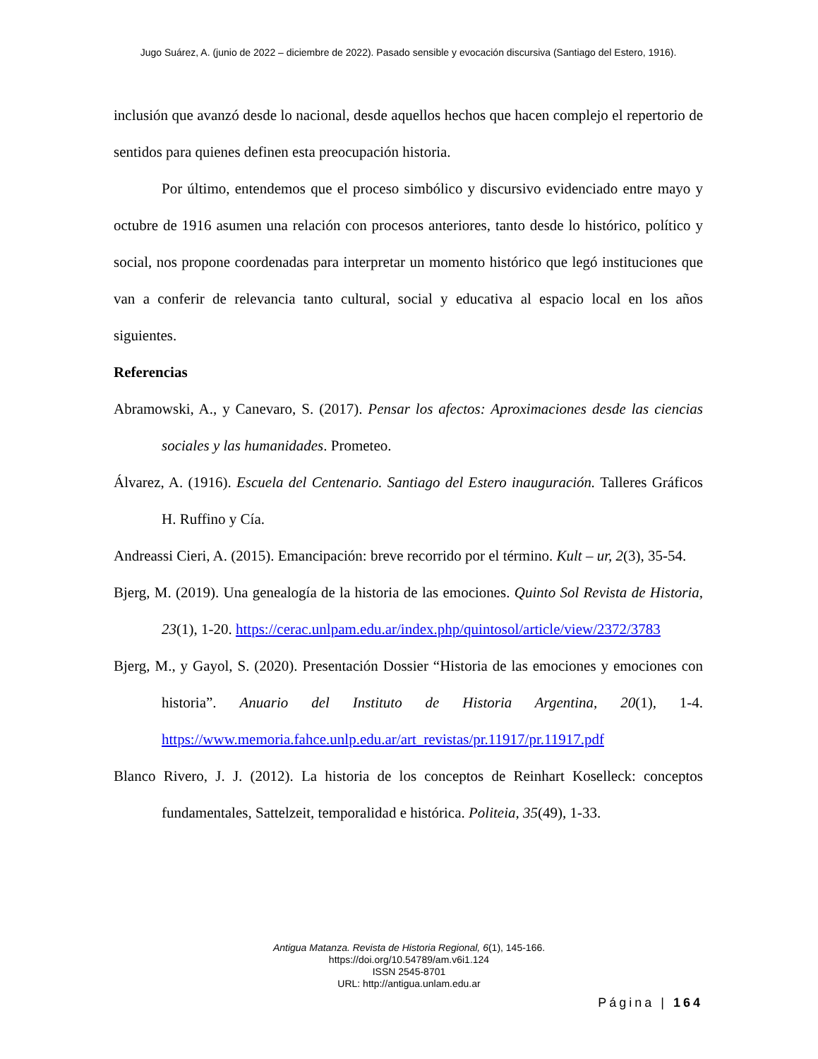Jugo Suárez, A. (junio de 2022 – diciembre de 2022). Pasado sensible y evocación discursiva (Santiago del Estero, 1916).
inclusión que avanzó desde lo nacional, desde aquellos hechos que hacen complejo el repertorio de sentidos para quienes definen esta preocupación historia.
Por último, entendemos que el proceso simbólico y discursivo evidenciado entre mayo y octubre de 1916 asumen una relación con procesos anteriores, tanto desde lo histórico, político y social, nos propone coordenadas para interpretar un momento histórico que legó instituciones que van a conferir de relevancia tanto cultural, social y educativa al espacio local en los años siguientes.
Referencias
Abramowski, A., y Canevaro, S. (2017). Pensar los afectos: Aproximaciones desde las ciencias sociales y las humanidades. Prometeo.
Álvarez, A. (1916). Escuela del Centenario. Santiago del Estero inauguración. Talleres Gráficos H. Ruffino y Cía.
Andreassi Cieri, A. (2015). Emancipación: breve recorrido por el término. Kult – ur, 2(3), 35-54.
Bjerg, M. (2019). Una genealogía de la historia de las emociones. Quinto Sol Revista de Historia, 23(1), 1-20. https://cerac.unlpam.edu.ar/index.php/quintosol/article/view/2372/3783
Bjerg, M., y Gayol, S. (2020). Presentación Dossier “Historia de las emociones y emociones con historia”. Anuario del Instituto de Historia Argentina, 20(1), 1-4. https://www.memoria.fahce.unlp.edu.ar/art_revistas/pr.11917/pr.11917.pdf
Blanco Rivero, J. J. (2012). La historia de los conceptos de Reinhart Koselleck: conceptos fundamentales, Sattelzeit, temporalidad e histórica. Politeia, 35(49), 1-33.
Antigua Matanza. Revista de Historia Regional, 6(1), 145-166.
https://doi.org/10.54789/am.v6i1.124
ISSN 2545-8701
URL: http://antigua.unlam.edu.ar
Página | 164